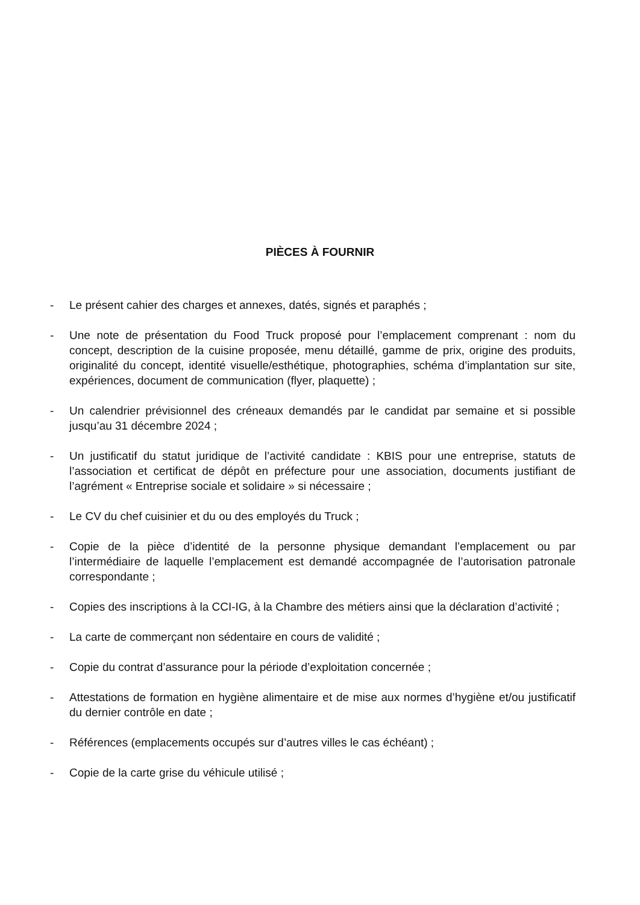PIÈCES À FOURNIR
- Le présent cahier des charges et annexes, datés, signés et paraphés ;
- Une note de présentation du Food Truck proposé pour l’emplacement comprenant : nom du concept, description de la cuisine proposée, menu détaillé, gamme de prix, origine des produits, originalité du concept, identité visuelle/esthétique, photographies, schéma d’implantation sur site, expériences, document de communication (flyer, plaquette) ;
- Un calendrier prévisionnel des créneaux demandés par le candidat par semaine et si possible jusqu’au 31 décembre 2024 ;
- Un justificatif du statut juridique de l’activité candidate : KBIS pour une entreprise, statuts de l’association et certificat de dépôt en préfecture pour une association, documents justifiant de l’agrément « Entreprise sociale et solidaire » si nécessaire ;
- Le CV du chef cuisinier et du ou des employés du Truck ;
- Copie de la pièce d’identité de la personne physique demandant l’emplacement ou par l’intermédiaire de laquelle l’emplacement est demandé accompagnée de l’autorisation patronale correspondante ;
- Copies des inscriptions à la CCI-IG, à la Chambre des métiers ainsi que la déclaration d’activité ;
- La carte de commerçant non sédentaire en cours de validité ;
- Copie du contrat d’assurance pour la période d’exploitation concernée ;
- Attestations de formation en hygiène alimentaire et de mise aux normes d’hygiène et/ou justificatif du dernier contrôle en date ;
- Références (emplacements occupés sur d’autres villes le cas échéant) ;
- Copie de la carte grise du véhicule utilisé ;